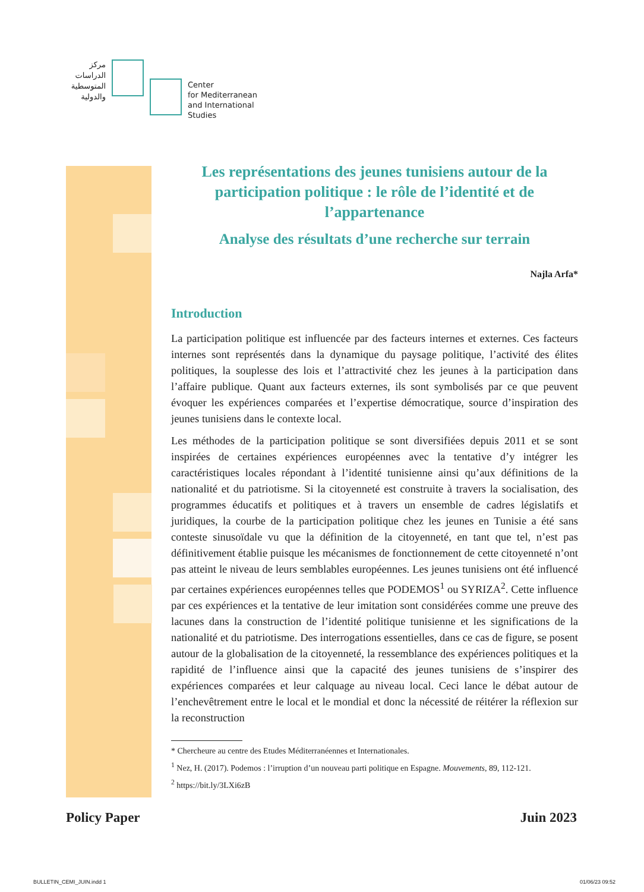مركز الدراسات المتوسطية والدولية
Center
for Mediterranean
and International
Studies
Les représentations des jeunes tunisiens autour de la participation politique : le rôle de l’identité et de l’appartenance
Analyse des résultats d’une recherche sur terrain
Najla Arfa*
Introduction
La participation politique est influencée par des facteurs internes et externes. Ces facteurs internes sont représentés dans la dynamique du paysage politique, l’activité des élites politiques, la souplesse des lois et l’attractivité chez les jeunes à la participation dans l’affaire publique. Quant aux facteurs externes, ils sont symbolisés par ce que peuvent évoquer les expériences comparées et l’expertise démocratique, source d’inspiration des jeunes tunisiens dans le contexte local.
Les méthodes de la participation politique se sont diversifiées depuis 2011 et se sont inspirées de certaines expériences européennes avec la tentative d’y intégrer les caractéristiques locales répondant à l’identité tunisienne ainsi qu’aux définitions de la nationalité et du patriotisme. Si la citoyenneté est construite à travers la socialisation, des programmes éducatifs et politiques et à travers un ensemble de cadres législatifs et juridiques, la courbe de la participation politique chez les jeunes en Tunisie a été sans conteste sinusoïdale vu que la définition de la citoyenneté, en tant que tel, n’est pas définitivement établie puisque les mécanismes de fonctionnement de cette citoyenneté n’ont pas atteint le niveau de leurs semblables européennes. Les jeunes tunisiens ont été influencé par certaines expériences européennes telles que PODEMOS<sup>1</sup> ou SYRIZA<sup>2</sup>. Cette influence par ces expériences et la tentative de leur imitation sont considérées comme une preuve des lacunes dans la construction de l’identité politique tunisienne et les significations de la nationalité et du patriotisme. Des interrogations essentielles, dans ce cas de figure, se posent autour de la globalisation de la citoyenneté, la ressemblance des expériences politiques et la rapidité de l’influence ainsi que la capacité des jeunes tunisiens de s’inspirer des expériences comparées et leur calquage au niveau local. Ceci lance le débat autour de l’enchevêtrement entre le local et le mondial et donc la nécessité de réitérer la réflexion sur la reconstruction
* Chercheure au centre des Etudes Méditerranéennes et Internationales.
<sup>1</sup> Nez, H. (2017). Podemos : l’irruption d’un nouveau parti politique en Espagne. Mouvements, 89, 112-121.
<sup>2</sup> https://bit.ly/3LXi6zB
Policy Paper Juin 2023
BULLETIN_CEMI_JUIN.indd 1 01/06/23 09:52